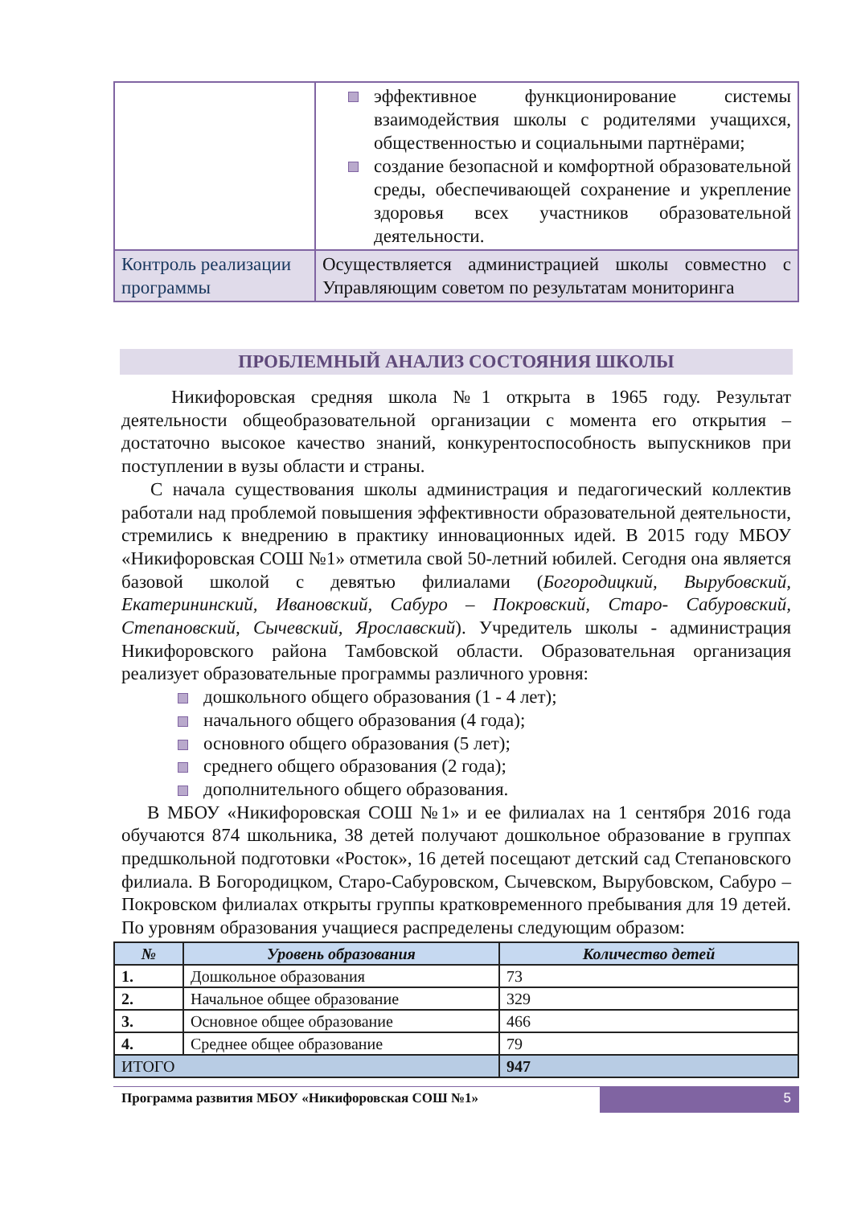| | эффективное функционирование системы взаимодействия школы с родителями учащихся, общественностью и социальными партнёрами; создание безопасной и комфортной образовательной среды, обеспечивающей сохранение и укрепление здоровья всех участников образовательной деятельности. |
| Контроль реализации программы | Осуществляется администрацией школы совместно с Управляющим советом по результатам мониторинга |
ПРОБЛЕМНЫЙ АНАЛИЗ СОСТОЯНИЯ ШКОЛЫ
Никифоровская средняя школа №1 открыта в 1965 году. Результат деятельности общеобразовательной организации с момента его открытия – достаточно высокое качество знаний, конкурентоспособность выпускников при поступлении в вузы области и страны.
С начала существования школы администрация и педагогический коллектив работали над проблемой повышения эффективности образовательной деятельности, стремились к внедрению в практику инновационных идей. В 2015 году МБОУ «Никифоровская СОШ №1» отметила свой 50-летний юбилей. Сегодня она является базовой школой с девятью филиалами (Богородицкий, Вырубовский, Екатерининский, Ивановский, Сабуро – Покровский, Старо- Сабуровский, Степановский, Сычевский, Ярославский). Учредитель школы - администрация Никифоровского района Тамбовской области. Образовательная организация реализует образовательные программы различного уровня:
дошкольного общего образования (1 - 4 лет);
начального общего образования (4 года);
основного общего образования (5 лет);
среднего общего образования (2 года);
дополнительного общего образования.
В МБОУ «Никифоровская СОШ №1» и ее филиалах на 1 сентября 2016 года обучаются 874 школьника, 38 детей получают дошкольное образование в группах предшкольной подготовки «Росток», 16 детей посещают детский сад Степановского филиала. В Богородицком, Старо-Сабуровском, Сычевском, Вырубовском, Сабуро – Покровском филиалах открыты группы кратковременного пребывания для 19 детей. По уровням образования учащиеся распределены следующим образом:
| № | Уровень образования | Количество детей |
| --- | --- | --- |
| 1. | Дошкольное образования | 73 |
| 2. | Начальное общее образование | 329 |
| 3. | Основное общее образование | 466 |
| 4. | Среднее общее образование | 79 |
| ИТОГО | | 947 |
Программа развития МБОУ «Никифоровская СОШ №1»
5